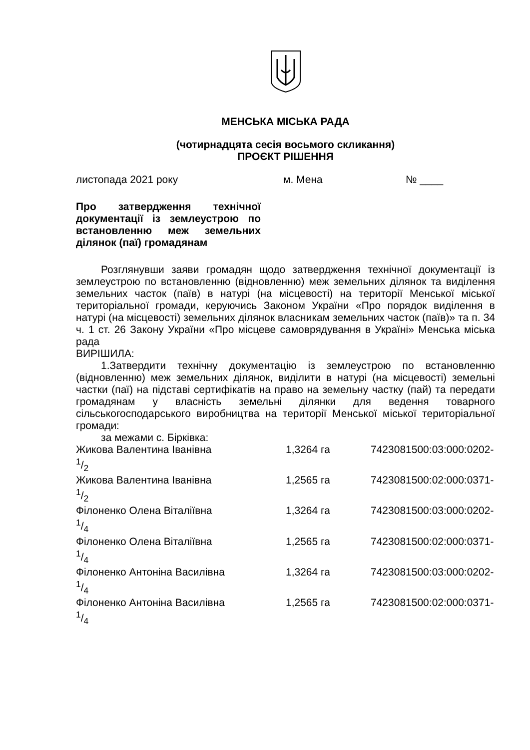МЕНСЬКА МІСЬКА РАДА
(чотирнадцята сесія восьмого скликання)
ПРОЄКТ РІШЕННЯ
листопада 2021 року м. Мена № ____
Про затвердження технічної документації із землеустрою по встановленню меж земельних ділянок (паї) громадянам
Розглянувши заяви громадян щодо затвердження технічної документації із землеустрою по встановленню (відновленню) меж земельних ділянок та виділення земельних часток (паїв) в натурі (на місцевості) на території Менської міської територіальної громади, керуючись Законом України «Про порядок виділення в натурі (на місцевості) земельних ділянок власникам земельних часток (паїв)» та п. 34 ч. 1 ст. 26 Закону України «Про місцеве самоврядування в Україні» Менська міська рада
ВИРІШИЛА:
1.Затвердити технічну документацію із землеустрою по встановленню (відновленню) меж земельних ділянок, виділити в натурі (на місцевості) земельні частки (паї) на підставі сертифікатів на право на земельну частку (пай) та передати громадянам у власність земельні ділянки для ведення товарного сільськогосподарського виробництва на території Менської міської територіальної громади:
за межами с. Бірківка:
Жикова Валентина Іванівна 1,3264 га 7423081500:03:000:0202-
1/2
Жикова Валентина Іванівна 1,2565 га 7423081500:02:000:0371-
1/2
Філоненко Олена Віталіївна 1,3264 га 7423081500:03:000:0202-
1/4
Філоненко Олена Віталіївна 1,2565 га 7423081500:02:000:0371-
1/4
Філоненко Антоніна Василівна 1,3264 га 7423081500:03:000:0202-
1/4
Філоненко Антоніна Василівна 1,2565 га 7423081500:02:000:0371-
1/4